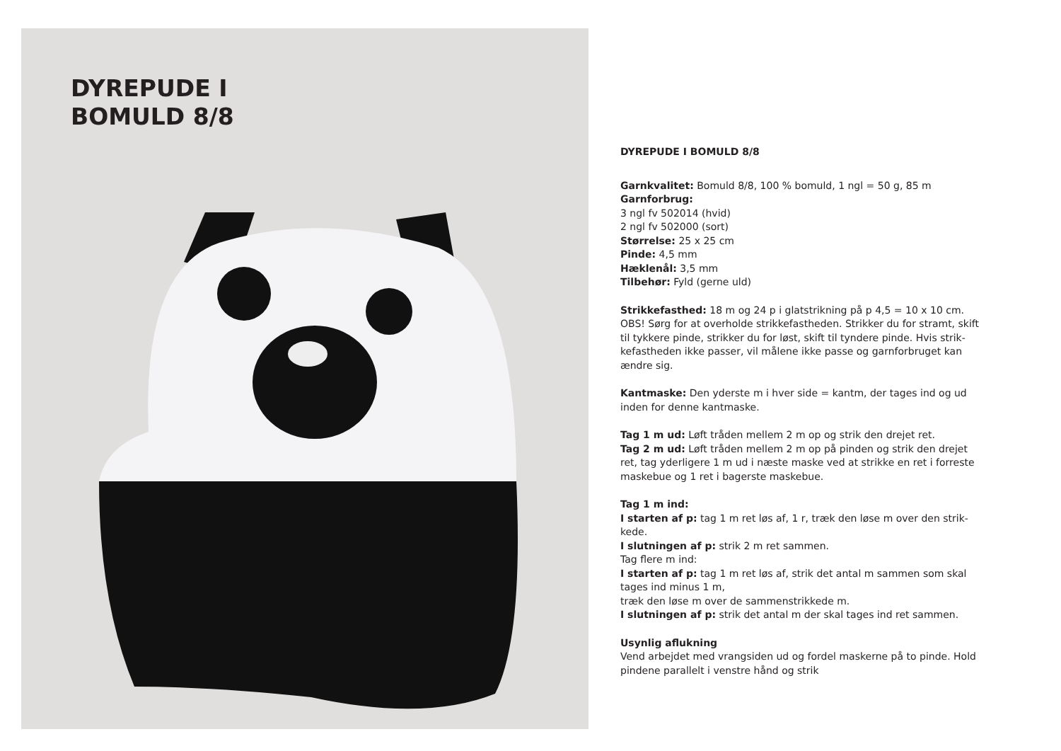DYREPUDE I
BOMULD 8/8
DYREPUDE I BOMULD 8/8
Garnkvalitet: Bomuld 8/8, 100 % bomuld, 1 ngl = 50 g, 85 m
Garnforbrug:
3 ngl fv 502014 (hvid)
2 ngl fv 502000 (sort)
Størrelse: 25 x 25 cm
Pinde: 4,5 mm
Hæklenål: 3,5 mm
Tilbehør: Fyld (gerne uld)
Strikkefasthed: 18 m og 24 p i glatstrikning på p 4,5 = 10 x 10 cm. OBS! Sørg for at overholde strikkefastheden. Strikker du for stramt, skift til tykkere pinde, strikker du for løst, skift til tyndere pinde. Hvis strik-kefastheden ikke passer, vil målene ikke passe og garnforbruget kan ændre sig.
Kantmaske: Den yderste m i hver side = kantm, der tages ind og ud inden for denne kantmaske.
Tag 1 m ud: Løft tråden mellem 2 m op og strik den drejet ret.
Tag 2 m ud: Løft tråden mellem 2 m op på pinden og strik den drejet ret, tag yderligere 1 m ud i næste maske ved at strikke en ret i forreste maskebue og 1 ret i bagerste maskebue.
Tag 1 m ind:
I starten af p: tag 1 m ret løs af, 1 r, træk den løse m over den strik-kede.
I slutningen af p: strik 2 m ret sammen.
Tag flere m ind:
I starten af p: tag 1 m ret løs af, strik det antal m sammen som skal tages ind minus 1 m,
træk den løse m over de sammenstrikkede m.
I slutningen af p: strik det antal m der skal tages ind ret sammen.
Usynlig aflukning
Vend arbejdet med vrangsiden ud og fordel maskerne på to pinde. Hold pindene parallelt i venstre hånd og strik